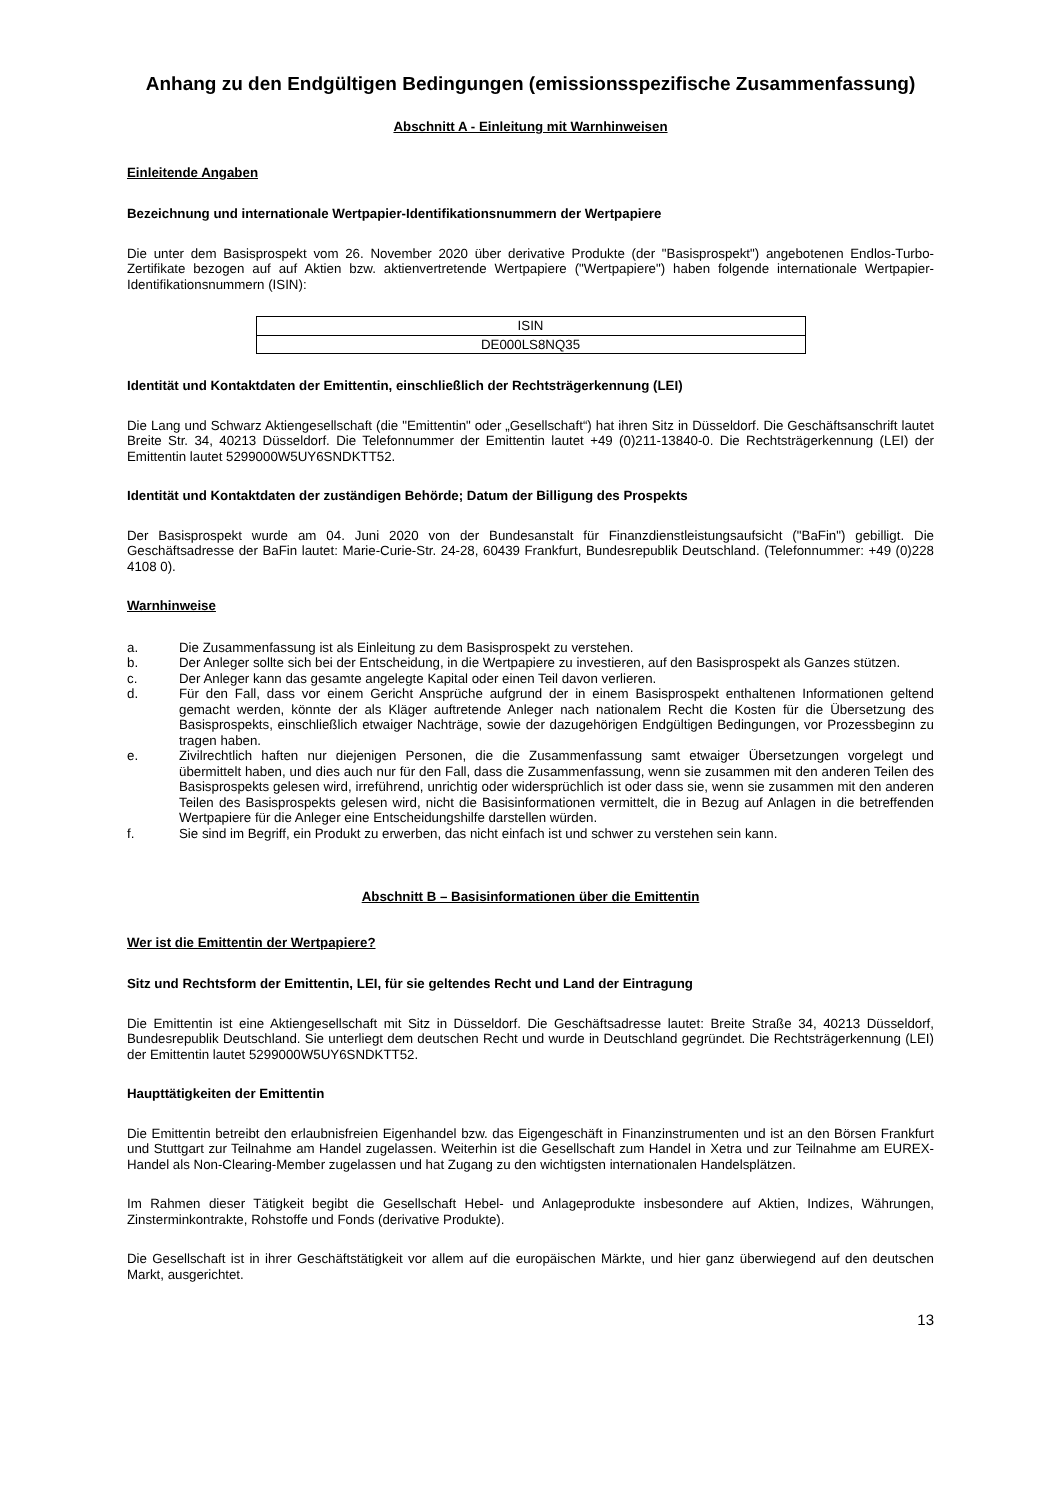Anhang zu den Endgültigen Bedingungen (emissionsspezifische Zusammenfassung)
Abschnitt A - Einleitung mit Warnhinweisen
Einleitende Angaben
Bezeichnung und internationale Wertpapier-Identifikationsnummern der Wertpapiere
Die unter dem Basisprospekt vom 26. November 2020 über derivative Produkte (der "Basisprospekt") angebotenen Endlos-Turbo-Zertifikate bezogen auf auf Aktien bzw. aktienvertretende Wertpapiere ("Wertpapiere") haben folgende internationale Wertpapier-Identifikationsnummern (ISIN):
| ISIN |
| DE000LS8NQ35 |
Identität und Kontaktdaten der Emittentin, einschließlich der Rechtsträgerkennung (LEI)
Die Lang und Schwarz Aktiengesellschaft (die "Emittentin" oder „Gesellschaft“) hat ihren Sitz in Düsseldorf. Die Geschäftsanschrift lautet Breite Str. 34, 40213 Düsseldorf. Die Telefonnummer der Emittentin lautet +49 (0)211-13840-0. Die Rechtsträgerkennung (LEI) der Emittentin lautet 5299000W5UY6SNDKTT52.
Identität und Kontaktdaten der zuständigen Behörde; Datum der Billigung des Prospekts
Der Basisprospekt wurde am 04. Juni 2020 von der Bundesanstalt für Finanzdienstleistungsaufsicht ("BaFin") gebilligt. Die Geschäftsadresse der BaFin lautet: Marie-Curie-Str. 24-28, 60439 Frankfurt, Bundesrepublik Deutschland. (Telefonnummer: +49 (0)228 4108 0).
Warnhinweise
a. Die Zusammenfassung ist als Einleitung zu dem Basisprospekt zu verstehen.
b. Der Anleger sollte sich bei der Entscheidung, in die Wertpapiere zu investieren, auf den Basisprospekt als Ganzes stützen.
c. Der Anleger kann das gesamte angelegte Kapital oder einen Teil davon verlieren.
d. Für den Fall, dass vor einem Gericht Ansprüche aufgrund der in einem Basisprospekt enthaltenen Informationen geltend gemacht werden, könnte der als Kläger auftretende Anleger nach nationalem Recht die Kosten für die Übersetzung des Basisprospekts, einschließlich etwaiger Nachträge, sowie der dazugehörigen Endgültigen Bedingungen, vor Prozessbeginn zu tragen haben.
e. Zivilrechtlich haften nur diejenigen Personen, die die Zusammenfassung samt etwaiger Übersetzungen vorgelegt und übermittelt haben, und dies auch nur für den Fall, dass die Zusammenfassung, wenn sie zusammen mit den anderen Teilen des Basisprospekts gelesen wird, irreführend, unrichtig oder widersprüchlich ist oder dass sie, wenn sie zusammen mit den anderen Teilen des Basisprospekts gelesen wird, nicht die Basisinformationen vermittelt, die in Bezug auf Anlagen in die betreffenden Wertpapiere für die Anleger eine Entscheidungshilfe darstellen würden.
f. Sie sind im Begriff, ein Produkt zu erwerben, das nicht einfach ist und schwer zu verstehen sein kann.
Abschnitt B – Basisinformationen über die Emittentin
Wer ist die Emittentin der Wertpapiere?
Sitz und Rechtsform der Emittentin, LEI, für sie geltendes Recht und Land der Eintragung
Die Emittentin ist eine Aktiengesellschaft mit Sitz in Düsseldorf. Die Geschäftsadresse lautet: Breite Straße 34, 40213 Düsseldorf, Bundesrepublik Deutschland. Sie unterliegt dem deutschen Recht und wurde in Deutschland gegründet. Die Rechtsträgerkennung (LEI) der Emittentin lautet 5299000W5UY6SNDKTT52.
Haupttätigkeiten der Emittentin
Die Emittentin betreibt den erlaubnisfreien Eigenhandel bzw. das Eigengeschäft in Finanzinstrumenten und ist an den Börsen Frankfurt und Stuttgart zur Teilnahme am Handel zugelassen. Weiterhin ist die Gesellschaft zum Handel in Xetra und zur Teilnahme am EUREX-Handel als Non-Clearing-Member zugelassen und hat Zugang zu den wichtigsten internationalen Handelsplätzen.
Im Rahmen dieser Tätigkeit begibt die Gesellschaft Hebel- und Anlageprodukte insbesondere auf Aktien, Indizes, Währungen, Zinsterminkontrakte, Rohstoffe und Fonds (derivative Produkte).
Die Gesellschaft ist in ihrer Geschäftstätigkeit vor allem auf die europäischen Märkte, und hier ganz überwiegend auf den deutschen Markt, ausgerichtet.
13